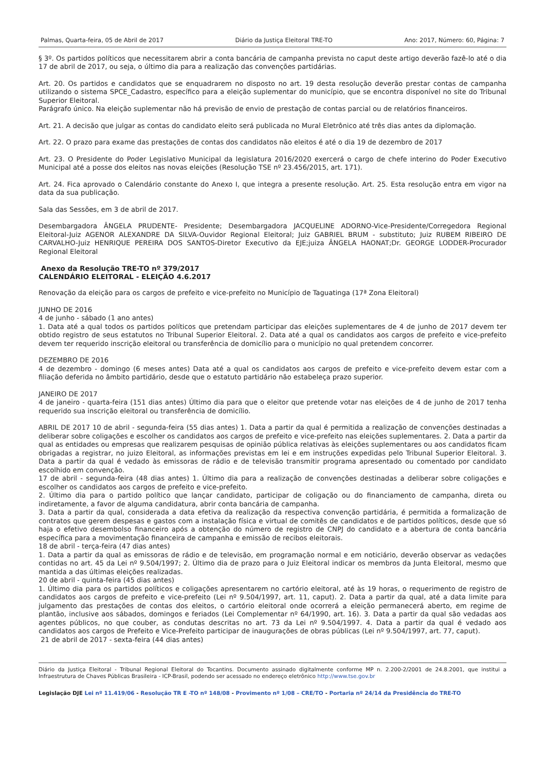Palmas, Quarta-feira, 05 de Abril de 2017 Diário da Justiça Eleitoral TRE-TO Ano: 2017, Número: 60, Página: 7
§ 3º. Os partidos políticos que necessitarem abrir a conta bancária de campanha prevista no caput deste artigo deverão fazê-lo até o dia 17 de abril de 2017, ou seja, o último dia para a realização das convenções partidárias.
Art. 20. Os partidos e candidatos que se enquadrarem no disposto no art. 19 desta resolução deverão prestar contas de campanha utilizando o sistema SPCE_Cadastro, específico para a eleição suplementar do município, que se encontra disponível no site do Tribunal Superior Eleitoral.
Parágrafo único. Na eleição suplementar não há previsão de envio de prestação de contas parcial ou de relatórios financeiros.
Art. 21. A decisão que julgar as contas do candidato eleito será publicada no Mural Eletrônico até três dias antes da diplomação.
Art. 22. O prazo para exame das prestações de contas dos candidatos não eleitos é até o dia 19 de dezembro de 2017
Art. 23. O Presidente do Poder Legislativo Municipal da legislatura 2016/2020 exercerá o cargo de chefe interino do Poder Executivo Municipal até a posse dos eleitos nas novas eleições (Resolução TSE nº 23.456/2015, art. 171).
Art. 24. Fica aprovado o Calendário constante do Anexo I, que integra a presente resolução. Art. 25. Esta resolução entra em vigor na data da sua publicação.
Sala das Sessões, em 3 de abril de 2017.
Desembargadora ÂNGELA PRUDENTE- Presidente; Desembargadora JACQUELINE ADORNO-Vice-Presidente/Corregedora Regional Eleitoral-Juiz AGENOR ALEXANDRE DA SILVA-Ouvidor Regional Eleitoral; Juiz GABRIEL BRUM - substituto; Juiz RUBEM RIBEIRO DE CARVALHO-Juiz HENRIQUE PEREIRA DOS SANTOS-Diretor Executivo da EJE;juiza ÂNGELA HAONAT;Dr. GEORGE LODDER-Procurador Regional Eleitoral
Anexo da Resolução TRE-TO nº 379/2017
CALENDÁRIO ELEITORAL - ELEIÇÃO 4.6.2017
Renovação da eleição para os cargos de prefeito e vice-prefeito no Município de Taguatinga (17ª Zona Eleitoral)
JUNHO DE 2016
4 de junho - sábado (1 ano antes)
1. Data até a qual todos os partidos políticos que pretendam participar das eleições suplementares de 4 de junho de 2017 devem ter obtido registro de seus estatutos no Tribunal Superior Eleitoral. 2. Data até a qual os candidatos aos cargos de prefeito e vice-prefeito devem ter requerido inscrição eleitoral ou transferência de domicílio para o município no qual pretendem concorrer.
DEZEMBRO DE 2016
4 de dezembro - domingo (6 meses antes) Data até a qual os candidatos aos cargos de prefeito e vice-prefeito devem estar com a filiação deferida no âmbito partidário, desde que o estatuto partidário não estabeleça prazo superior.
JANEIRO DE 2017
4 de janeiro - quarta-feira (151 dias antes) Último dia para que o eleitor que pretende votar nas eleições de 4 de junho de 2017 tenha requerido sua inscrição eleitoral ou transferência de domicílio.
ABRIL DE 2017 10 de abril - segunda-feira (55 dias antes) 1. Data a partir da qual é permitida a realização de convenções destinadas a deliberar sobre coligações e escolher os candidatos aos cargos de prefeito e vice-prefeito nas eleições suplementares. 2. Data a partir da qual as entidades ou empresas que realizarem pesquisas de opinião pública relativas às eleições suplementares ou aos candidatos ficam obrigadas a registrar, no juizo Eleitoral, as informações previstas em lei e em instruções expedidas pelo Tribunal Superior Eleitoral. 3. Data a partir da qual é vedado às emissoras de rádio e de televisão transmitir programa apresentado ou comentado por candidato escolhido em convenção.
17 de abril - segunda-feira (48 dias antes) 1. Último dia para a realização de convenções destinadas a deliberar sobre coligações e escolher os candidatos aos cargos de prefeito e vice-prefeito.
2. Último dia para o partido político que lançar candidato, participar de coligação ou do financiamento de campanha, direta ou indiretamente, a favor de alguma candidatura, abrir conta bancária de campanha.
3. Data a partir da qual, considerada a data efetiva da realização da respectiva convenção partidária, é permitida a formalização de contratos que gerem despesas e gastos com a instalação física e virtual de comitês de candidatos e de partidos políticos, desde que só haja o efetivo desembolso financeiro após a obtenção do número de registro de CNPJ do candidato e a abertura de conta bancária específica para a movimentação financeira de campanha e emissão de recibos eleitorais.
18 de abril - terça-feira (47 dias antes)
1. Data a partir da qual as emissoras de rádio e de televisão, em programação normal e em noticiário, deverão observar as vedações contidas no art. 45 da Lei nº 9.504/1997; 2. Último dia de prazo para o Juiz Eleitoral indicar os membros da Junta Eleitoral, mesmo que mantida a das últimas eleições realizadas.
20 de abril - quinta-feira (45 dias antes)
1. Último dia para os partidos políticos e coligações apresentarem no cartório eleitoral, até às 19 horas, o requerimento de registro de candidatos aos cargos de prefeito e vice-prefeito (Lei nº 9.504/1997, art. 11, caput). 2. Data a partir da qual, até a data limite para julgamento das prestações de contas dos eleitos, o cartório eleitoral onde ocorrerá a eleição permanecerá aberto, em regime de plantão, inclusive aos sábados, domingos e feriados (Lei Complementar nº 64/1990, art. 16). 3. Data a partir da qual são vedadas aos agentes públicos, no que couber, as condutas descritas no art. 73 da Lei nº 9.504/1997. 4. Data a partir da qual é vedado aos candidatos aos cargos de Prefeito e Vice-Prefeito participar de inaugurações de obras públicas (Lei nº 9.504/1997, art. 77, caput).
21 de abril de 2017 - sexta-feira (44 dias antes)
Diário da Justiça Eleitoral - Tribunal Regional Eleitoral do Tocantins. Documento assinado digitalmente conforme MP n. 2.200-2/2001 de 24.8.2001, que institui a Infraestrutura de Chaves Públicas Brasileira - ICP-Brasil, podendo ser acessado no endereço eletrônico http://www.tse.gov.br
Legislação DJE Lei nº 11.419/06 - Resolução TR E -TO nº 148/08 - Provimento nº 1/08 – CRE/TO - Portaria nº 24/14 da Presidência do TRE-TO